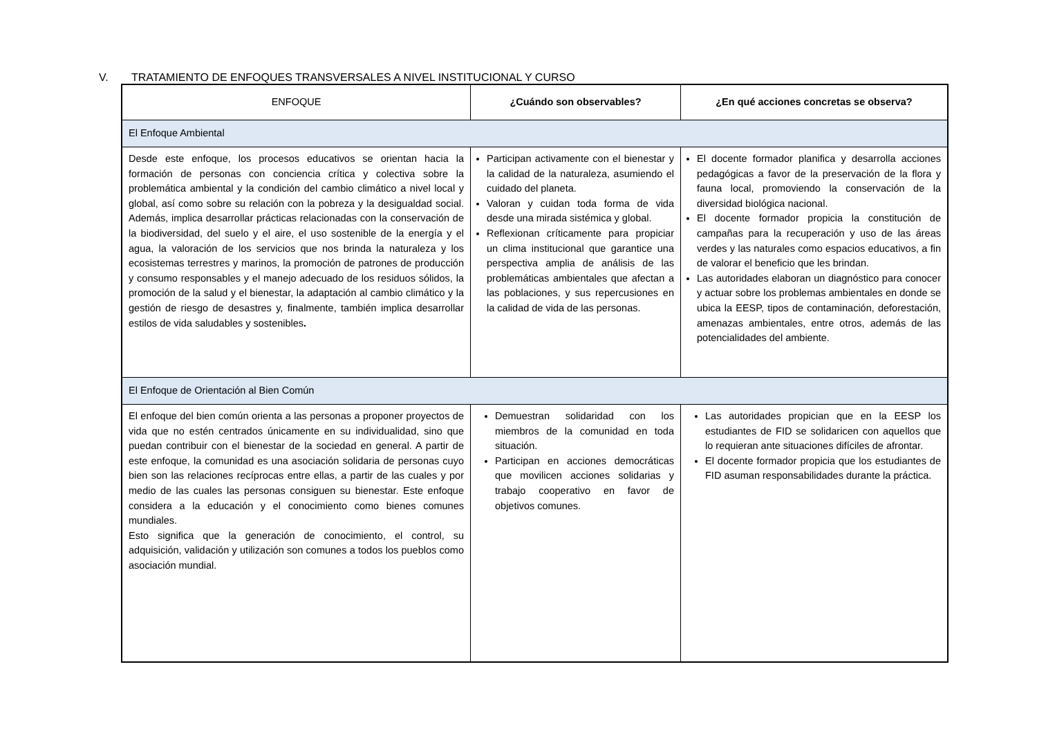V. TRATAMIENTO DE ENFOQUES TRANSVERSALES A NIVEL INSTITUCIONAL Y CURSO
| ENFOQUE | ¿Cuándo son observables? | ¿En qué acciones concretas se observa? |
| --- | --- | --- |
| El Enfoque Ambiental | | |
| Desde este enfoque, los procesos educativos se orientan hacia la formación de personas con conciencia crítica y colectiva sobre la problemática ambiental y la condición del cambio climático a nivel local y global, así como sobre su relación con la pobreza y la desigualdad social. Además, implica desarrollar prácticas relacionadas con la conservación de la biodiversidad, del suelo y el aire, el uso sostenible de la energía y el agua, la valoración de los servicios que nos brinda la naturaleza y los ecosistemas terrestres y marinos, la promoción de patrones de producción y consumo responsables y el manejo adecuado de los residuos sólidos, la promoción de la salud y el bienestar, la adaptación al cambio climático y la gestión de riesgo de desastres y, finalmente, también implica desarrollar estilos de vida saludables y sostenibles . | Participan activamente con el bienestar y la calidad de la naturaleza, asumiendo el cuidado del planeta. Valoran y cuidan toda forma de vida desde una mirada sistémica y global. Reflexionan críticamente para propiciar un clima institucional que garantice una perspectiva amplia de análisis de las problemáticas ambientales que afectan a las poblaciones, y sus repercusiones en la calidad de vida de las personas. | El docente formador planifica y desarrolla acciones pedagógicas a favor de la preservación de la flora y fauna local, promoviendo la conservación de la diversidad biológica nacional. El docente formador propicia la constitución de campañas para la recuperación y uso de las áreas verdes y las naturales como espacios educativos, a fin de valorar el beneficio que les brindan. Las autoridades elaboran un diagnóstico para conocer y actuar sobre los problemas ambientales en donde se ubica la EESP, tipos de contaminación, deforestación, amenazas ambientales, entre otros, además de las potencialidades del ambiente. |
| El Enfoque de Orientación al Bien Común | | |
| El enfoque del bien común orienta a las personas a proponer proyectos de vida que no estén centrados únicamente en su individualidad, sino que puedan contribuir con el bienestar de la sociedad en general. A partir de este enfoque, la comunidad es una asociación solidaria de personas cuyo bien son las relaciones recíprocas entre ellas, a partir de las cuales y por medio de las cuales las personas consiguen su bienestar. Este enfoque considera a la educación y el conocimiento como bienes comunes mundiales. Esto significa que la generación de conocimiento, el control, su adquisición, validación y utilización son comunes a todos los pueblos como asociación mundial. | Demuestran solidaridad con los miembros de la comunidad en toda situación. Participan en acciones democráticas que movilicen acciones solidarias y trabajo cooperativo en favor de objetivos comunes. | Las autoridades propician que en la EESP los estudiantes de FID se solidaricen con aquellos que lo requieran ante situaciones difíciles de afrontar. El docente formador propicia que los estudiantes de FID asuman responsabilidades durante la práctica. |